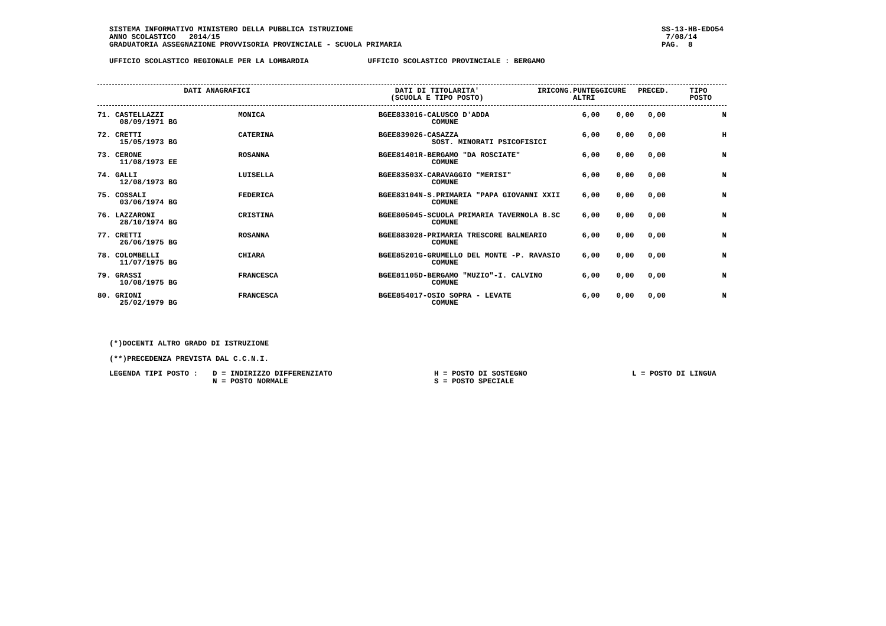SISTEMA INFORMATIVO MINISTERO DELLA PUBBLICA ISTRUZIONE
ANNO SCOLASTICO 2014/15
GRADUATORIA ASSEGNAZIONE PROVVISORIA PROVINCIALE - SCUOLA PRIMARIA
SS-13-HB-EDO54
7/08/14
PAG. 8
UFFICIO SCOLASTICO REGIONALE PER LA LOMBARDIA UFFICIO SCOLASTICO PROVINCIALE : BERGAMO
| DATI ANAGRAFICI | DATI DI TITOLARITA' (SCUOLA E TIPO POSTO) | IRICONG. | PUNTEGGI ALTRI | CURE | PRECED. | TIPO POSTO |
| --- | --- | --- | --- | --- | --- | --- |
| 71. CASTELLAZZI 08/09/1971 BG | MONICA | BGEE833016-CALUSCO D'ADDA COMUNE | 6,00 | 0,00 | 0,00 | N |
| 72. CRETTI 15/05/1973 BG | CATERINA | BGEE839026-CASAZZA SOST. MINORATI PSICOFISICI | 6,00 | 0,00 | 0,00 | H |
| 73. CERONE 11/08/1973 EE | ROSANNA | BGEE81401R-BERGAMO "DA ROSCIATE" COMUNE | 6,00 | 0,00 | 0,00 | N |
| 74. GALLI 12/08/1973 BG | LUISELLA | BGEE83503X-CARAVAGGIO "MERISI" COMUNE | 6,00 | 0,00 | 0,00 | N |
| 75. COSSALI 03/06/1974 BG | FEDERICA | BGEE83104N-S.PRIMARIA "PAPA GIOVANNI XXII COMUNE | 6,00 | 0,00 | 0,00 | N |
| 76. LAZZARONI 28/10/1974 BG | CRISTINA | BGEE805045-SCUOLA PRIMARIA TAVERNOLA B.SC COMUNE | 6,00 | 0,00 | 0,00 | N |
| 77. CRETTI 26/06/1975 BG | ROSANNA | BGEE883028-PRIMARIA TRESCORE BALNEARIO COMUNE | 6,00 | 0,00 | 0,00 | N |
| 78. COLOMBELLI 11/07/1975 BG | CHIARA | BGEE85201G-GRUMELLO DEL MONTE -P. RAVASIO COMUNE | 6,00 | 0,00 | 0,00 | N |
| 79. GRASSI 10/08/1975 BG | FRANCESCA | BGEE81105D-BERGAMO "MUZIO"-I. CALVINO COMUNE | 6,00 | 0,00 | 0,00 | N |
| 80. GRIONI 25/02/1979 BG | FRANCESCA | BGEE854017-OSIO SOPRA - LEVATE COMUNE | 6,00 | 0,00 | 0,00 | N |
(*)DOCENTI ALTRO GRADO DI ISTRUZIONE
(**)PRECEDENZA PREVISTA DAL C.C.N.I.
LEGENDA TIPI POSTO : D = INDIRIZZO DIFFERENZIATO
N = POSTO NORMALE H = POSTO DI SOSTEGNO
S = POSTO SPECIALE L = POSTO DI LINGUA